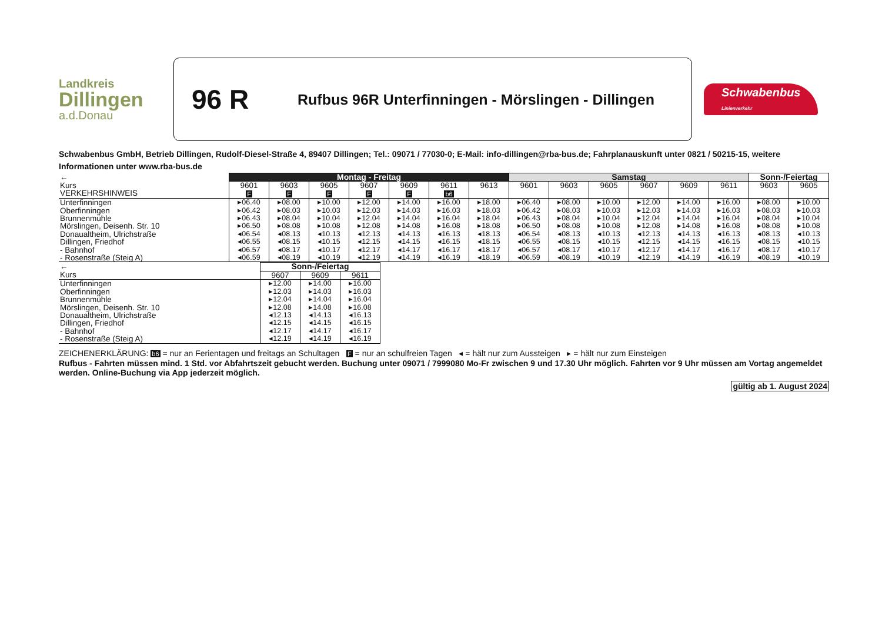Landkreis
Dillingen
a.d.Donau
96 R
Rufbus 96R Unterfinningen - Mörslingen - Dillingen
Schwabenbus
Linienverkehr
Schwabenbus GmbH, Betrieb Dillingen, Rudolf-Diesel-Straße 4, 89407 Dillingen; Tel.: 09071 / 77030-0; E-Mail: info-dillingen@rba-bus.de; Fahrplanauskunft unter 0821 / 50215-15, weitere Informationen unter www.rba-bus.de
| ← | Montag - Freitag | | | | | | | Samstag | | | | | | Sonn-/Feiertag | |
| --- | --- | --- | --- | --- | --- | --- | --- | --- | --- | --- | --- | --- | --- | --- | --- |
| Kurs VERKEHRSHINWEIS | 9601 F | 9603 F | 9605 F | 9607 F | 9609 F | 9611 b6 | 9613 | 9601 | 9603 | 9605 | 9607 | 9609 | 9611 | 9603 | 9605 |
| Unterfinningen Oberfinningen Brunnenmühle Mörslingen, Deisenh. Str. 10 Donaualtheim, Ulrichstraße Dillingen, Friedhof - Bahnhof - Rosenstraße (Steig A) | ▸06.40 ▸06.42 ▸06.43 ▸06.50 ◂06.54 ◂06.55 ◂06.57 ◂06.59 | ▸08.00 ▸08.03 ▸08.04 ▸08.08 ◂08.13 ◂08.15 ◂08.17 ◂08.19 | ▸10.00 ▸10.03 ▸10.04 ▸10.08 ◂10.13 ◂10.15 ◂10.17 ◂10.19 | ▸12.00 ▸12.03 ▸12.04 ▸12.08 ◂12.13 ◂12.15 ◂12.17 ◂12.19 | ▸14.00 ▸14.03 ▸14.04 ▸14.08 ◂14.13 ◂14.15 ◂14.17 ◂14.19 | ▸16.00 ▸16.03 ▸16.04 ▸16.08 ◂16.13 ◂16.15 ◂16.17 ◂16.19 | ▸18.00 ▸18.03 ▸18.04 ▸18.08 ◂18.13 ◂18.15 ◂18.17 ◂18.19 | ▸06.40 ▸06.42 ▸06.43 ▸06.50 ◂06.54 ◂06.55 ◂06.57 ◂06.59 | ▸08.00 ▸08.03 ▸08.04 ▸08.08 ◂08.13 ◂08.15 ◂08.17 ◂08.19 | ▸10.00 ▸10.03 ▸10.04 ▸10.08 ◂10.13 ◂10.15 ◂10.17 ◂10.19 | ▸12.00 ▸12.03 ▸12.04 ▸12.08 ◂12.13 ◂12.15 ◂12.17 ◂12.19 | ▸14.00 ▸14.03 ▸14.04 ▸14.08 ◂14.13 ◂14.15 ◂14.17 ◂14.19 | ▸16.00 ▸16.03 ▸16.04 ▸16.08 ◂16.13 ◂16.15 ◂16.17 ◂16.19 | ▸08.00 ▸08.03 ▸08.04 ▸08.08 ◂08.13 ◂08.15 ◂08.17 ◂08.19 | ▸10.00 ▸10.03 ▸10.04 ▸10.08 ◂10.13 ◂10.15 ◂10.17 ◂10.19 |
| ← | Sonn-/Feiertag | | |
| --- | --- | --- | --- |
| Kurs | 9607 | 9609 | 9611 |
| Unterfinningen Oberfinningen Brunnenmühle Mörslingen, Deisenh. Str. 10 Donaualtheim, Ulrichstraße Dillingen, Friedhof - Bahnhof - Rosenstraße (Steig A) | ▸12.00 ▸12.03 ▸12.04 ▸12.08 ◂12.13 ◂12.15 ◂12.17 ◂12.19 | ▸14.00 ▸14.03 ▸14.04 ▸14.08 ◂14.13 ◂14.15 ◂14.17 ◂14.19 | ▸16.00 ▸16.03 ▸16.04 ▸16.08 ◂16.13 ◂16.15 ◂16.17 ◂16.19 |
ZEICHENERKLÄRUNG: b6 = nur an Ferientagen und freitags an Schultagen F = nur an schulfreien Tagen ◂ = hält nur zum Aussteigen ▸ = hält nur zum Einsteigen
Rufbus - Fahrten müssen mind. 1 Std. vor Abfahrtszeit gebucht werden. Buchung unter 09071 / 7999080 Mo-Fr zwischen 9 und 17.30 Uhr möglich. Fahrten vor 9 Uhr müssen am Vortag angemeldet werden. Online-Buchung via App jederzeit möglich.
gültig ab 1. August 2024